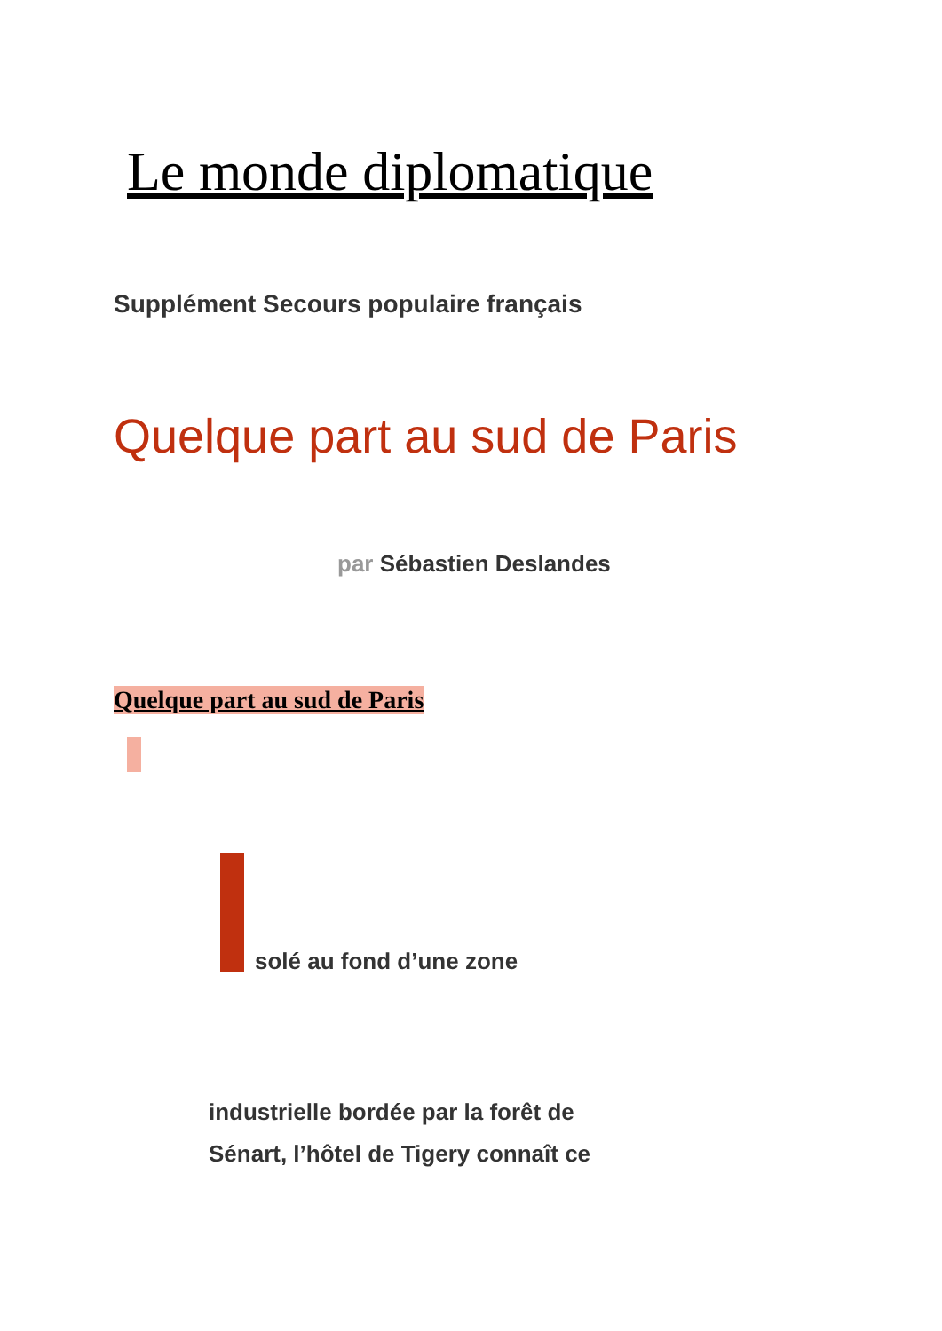Le monde diplomatique
Supplément Secours populaire français
Quelque part au sud de Paris
par Sébastien Deslandes
Quelque part au sud de Paris
solé au fond d’une zone
industrielle bordée par la forêt de
Sénart, l’hôtel de Tigery connaît ce